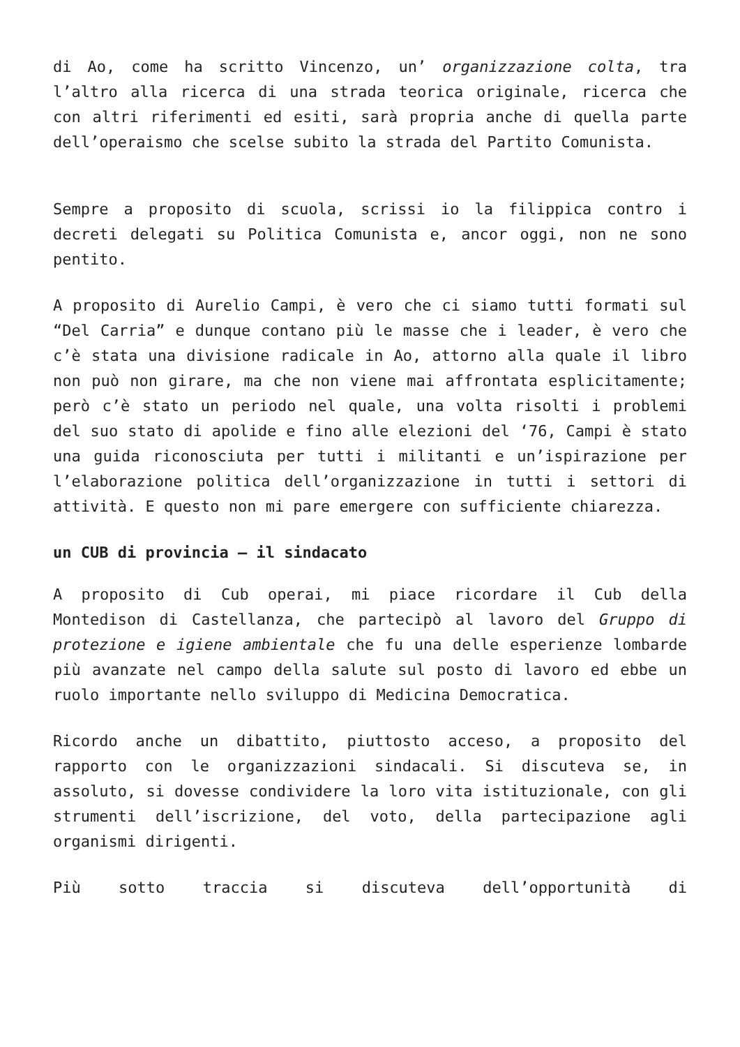di Ao, come ha scritto Vincenzo, un’ organizzazione colta, tra l’altro alla ricerca di una strada teorica originale, ricerca che con altri riferimenti ed esiti, sarà propria anche di quella parte dell’operaismo che scelse subito la strada del Partito Comunista.
Sempre a proposito di scuola, scrissi io la filippica contro i decreti delegati su Politica Comunista e, ancor oggi, non ne sono pentito.
A proposito di Aurelio Campi, è vero che ci siamo tutti formati sul “Del Carria” e dunque contano più le masse che i leader, è vero che c’è stata una divisione radicale in Ao, attorno alla quale il libro non può non girare, ma che non viene mai affrontata esplicitamente; però c’è stato un periodo nel quale, una volta risolti i problemi del suo stato di apolide e fino alle elezioni del ‘76, Campi è stato una guida riconosciuta per tutti i militanti e un’ispirazione per l’elaborazione politica dell’organizzazione in tutti i settori di attività. E questo non mi pare emergere con sufficiente chiarezza.
un CUB di provincia – il sindacato
A proposito di Cub operai, mi piace ricordare il Cub della Montedison di Castellanza, che partecipò al lavoro del Gruppo di protezione e igiene ambientale che fu una delle esperienze lombarde più avanzate nel campo della salute sul posto di lavoro ed ebbe un ruolo importante nello sviluppo di Medicina Democratica.
Ricordo anche un dibattito, piuttosto acceso, a proposito del rapporto con le organizzazioni sindacali. Si discuteva se, in assoluto, si dovesse condividere la loro vita istituzionale, con gli strumenti dell’iscrizione, del voto, della partecipazione agli organismi dirigenti.
Più sotto traccia si discuteva dell’opportunità di